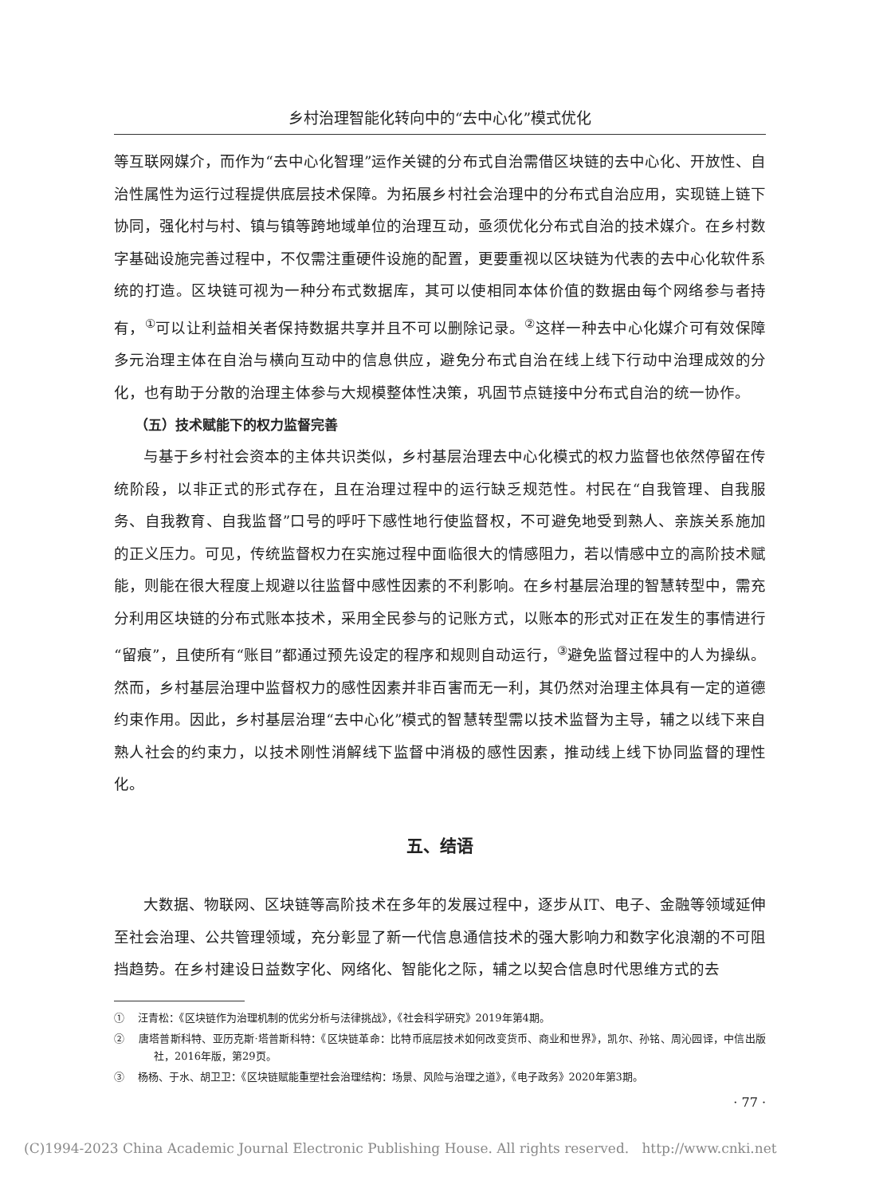乡村治理智能化转向中的“去中心化”模式优化
等互联网媒介，而作为“去中心化智理”运作关键的分布式自治需借区块链的去中心化、开放性、自治性属性为运行过程提供底层技术保障。为拓展乡村社会治理中的分布式自治应用，实现链上链下协同，强化村与村、镇与镇等跨地域单位的治理互动，亟须优化分布式自治的技术媒介。在乡村数字基础设施完善过程中，不仅需注重硬件设施的配置，更要重视以区块链为代表的去中心化软件系统的打造。区块链可视为一种分布式数据库，其可以使相同本体价值的数据由每个网络参与者持有，<sup>①</sup>可以让利益相关者保持数据共享并且不可以删除记录。<sup>②</sup>这样一种去中心化媒介可有效保障多元治理主体在自治与横向互动中的信息供应，避免分布式自治在线上线下行动中治理成效的分化，也有助于分散的治理主体参与大规模整体性决策，巩固节点链接中分布式自治的统一协作。
（五）技术赋能下的权力监督完善
与基于乡村社会资本的主体共识类似，乡村基层治理去中心化模式的权力监督也依然停留在传统阶段，以非正式的形式存在，且在治理过程中的运行缺乏规范性。村民在“自我管理、自我服务、自我教育、自我监督”口号的呼吁下感性地行使监督权，不可避免地受到熟人、亲族关系施加的正义压力。可见，传统监督权力在实施过程中面临很大的情感阻力，若以情感中立的高阶技术赋能，则能在很大程度上规避以往监督中感性因素的不利影响。在乡村基层治理的智慧转型中，需充分利用区块链的分布式账本技术，采用全民参与的记账方式，以账本的形式对正在发生的事情进行“留痕”，且使所有“账目”都通过预先设定的程序和规则自动运行，<sup>③</sup>避免监督过程中的人为操纵。然而，乡村基层治理中监督权力的感性因素并非百害而无一利，其仍然对治理主体具有一定的道德约束作用。因此，乡村基层治理“去中心化”模式的智慧转型需以技术监督为主导，辅之以线下来自熟人社会的约束力，以技术刚性消解线下监督中消极的感性因素，推动线上线下协同监督的理性化。
五、结语
大数据、物联网、区块链等高阶技术在多年的发展过程中，逐步从IT、电子、金融等领域延伸至社会治理、公共管理领域，充分彰显了新一代信息通信技术的强大影响力和数字化浪潮的不可阻挡趋势。在乡村建设日益数字化、网络化、智能化之际，辅之以契合信息时代思维方式的去
① 汪青松：《区块链作为治理机制的优劣分析与法律挑战》，《社会科学研究》2019年第4期。
② 唐塔普斯科特、亚历克斯·塔普斯科特：《区块链革命：比特币底层技术如何改变货币、商业和世界》，凯尔、孙铭、周沁园译，中信出版社，2016年版，第29页。
③ 杨杨、于水、胡卫卫：《区块链赋能重塑社会治理结构：场景、风险与治理之道》，《电子政务》2020年第3期。
· 77 ·
(C)1994-2023 China Academic Journal Electronic Publishing House. All rights reserved. http://www.cnki.net